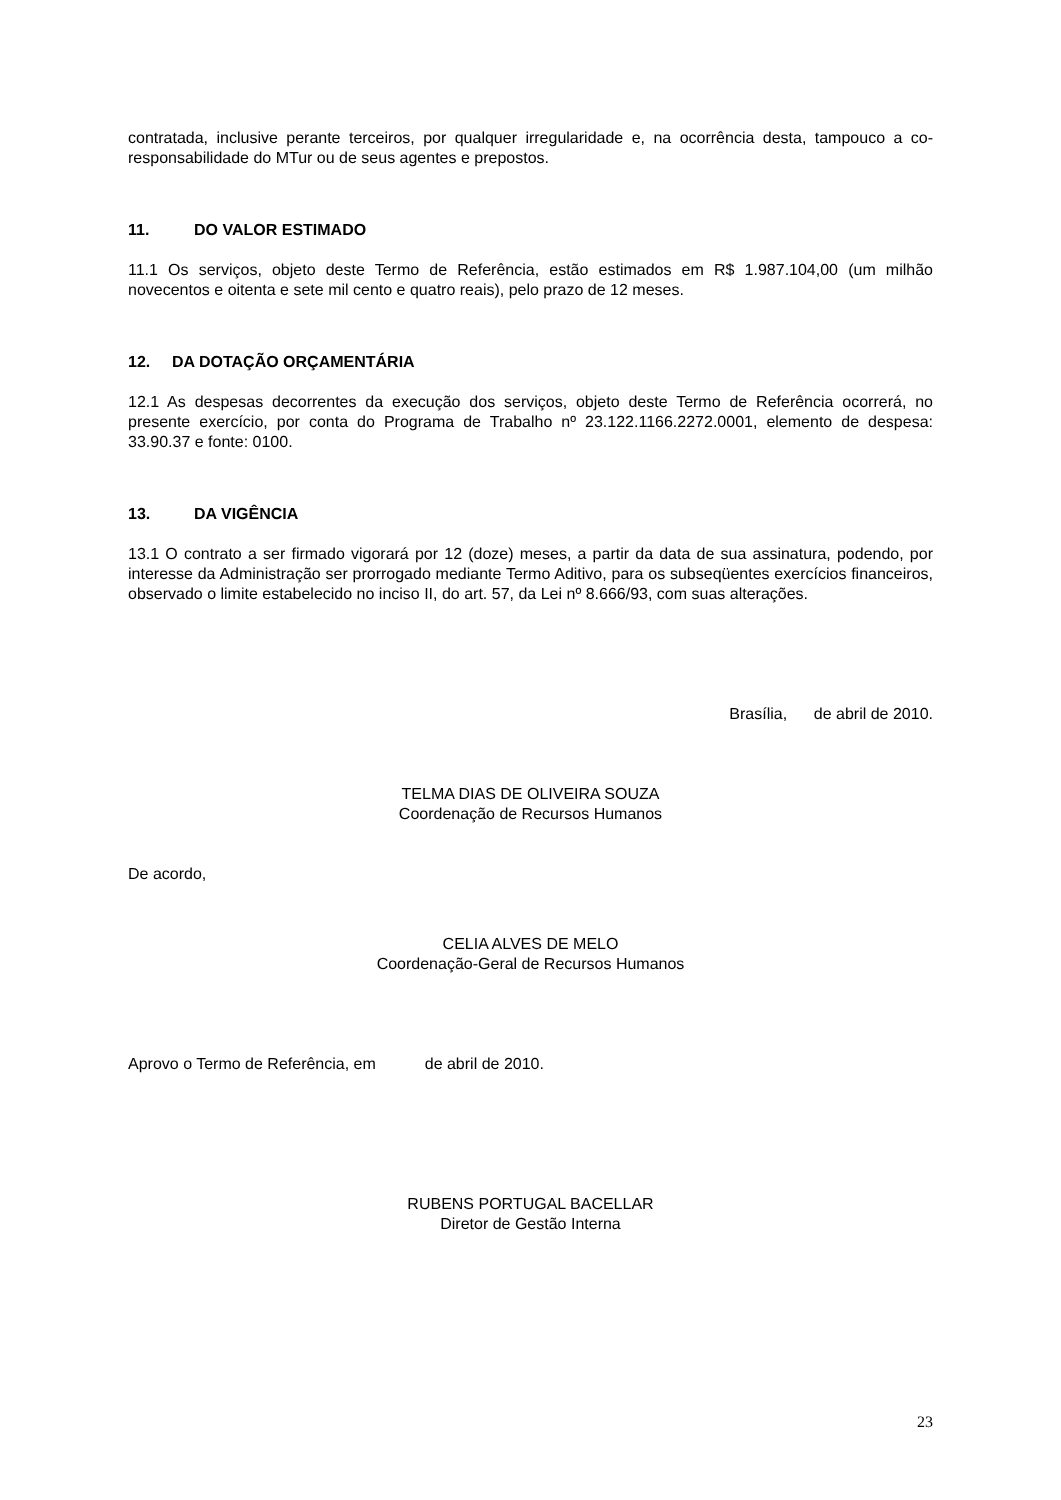contratada, inclusive perante terceiros, por qualquer irregularidade e, na ocorrência desta, tampouco a co-responsabilidade do MTur ou de seus agentes e prepostos.
11. DO VALOR ESTIMADO
11.1 Os serviços, objeto deste Termo de Referência, estão estimados em R$ 1.987.104,00 (um milhão novecentos e oitenta e sete mil cento e quatro reais), pelo prazo de 12 meses.
12. DA DOTAÇÃO ORÇAMENTÁRIA
12.1 As despesas decorrentes da execução dos serviços, objeto deste Termo de Referência ocorrerá, no presente exercício, por conta do Programa de Trabalho nº 23.122.1166.2272.0001, elemento de despesa: 33.90.37 e fonte: 0100.
13. DA VIGÊNCIA
13.1 O contrato a ser firmado vigorará por 12 (doze) meses, a partir da data de sua assinatura, podendo, por interesse da Administração ser prorrogado mediante Termo Aditivo, para os subseqüentes exercícios financeiros, observado o limite estabelecido no inciso II, do art. 57, da Lei nº 8.666/93, com suas alterações.
Brasília, de abril de 2010.
TELMA DIAS DE OLIVEIRA SOUZA
Coordenação de Recursos Humanos
De acordo,
CELIA ALVES DE MELO
Coordenação-Geral de Recursos Humanos
Aprovo o Termo de Referência, em de abril de 2010.
RUBENS PORTUGAL BACELLAR
Diretor de Gestão Interna
23